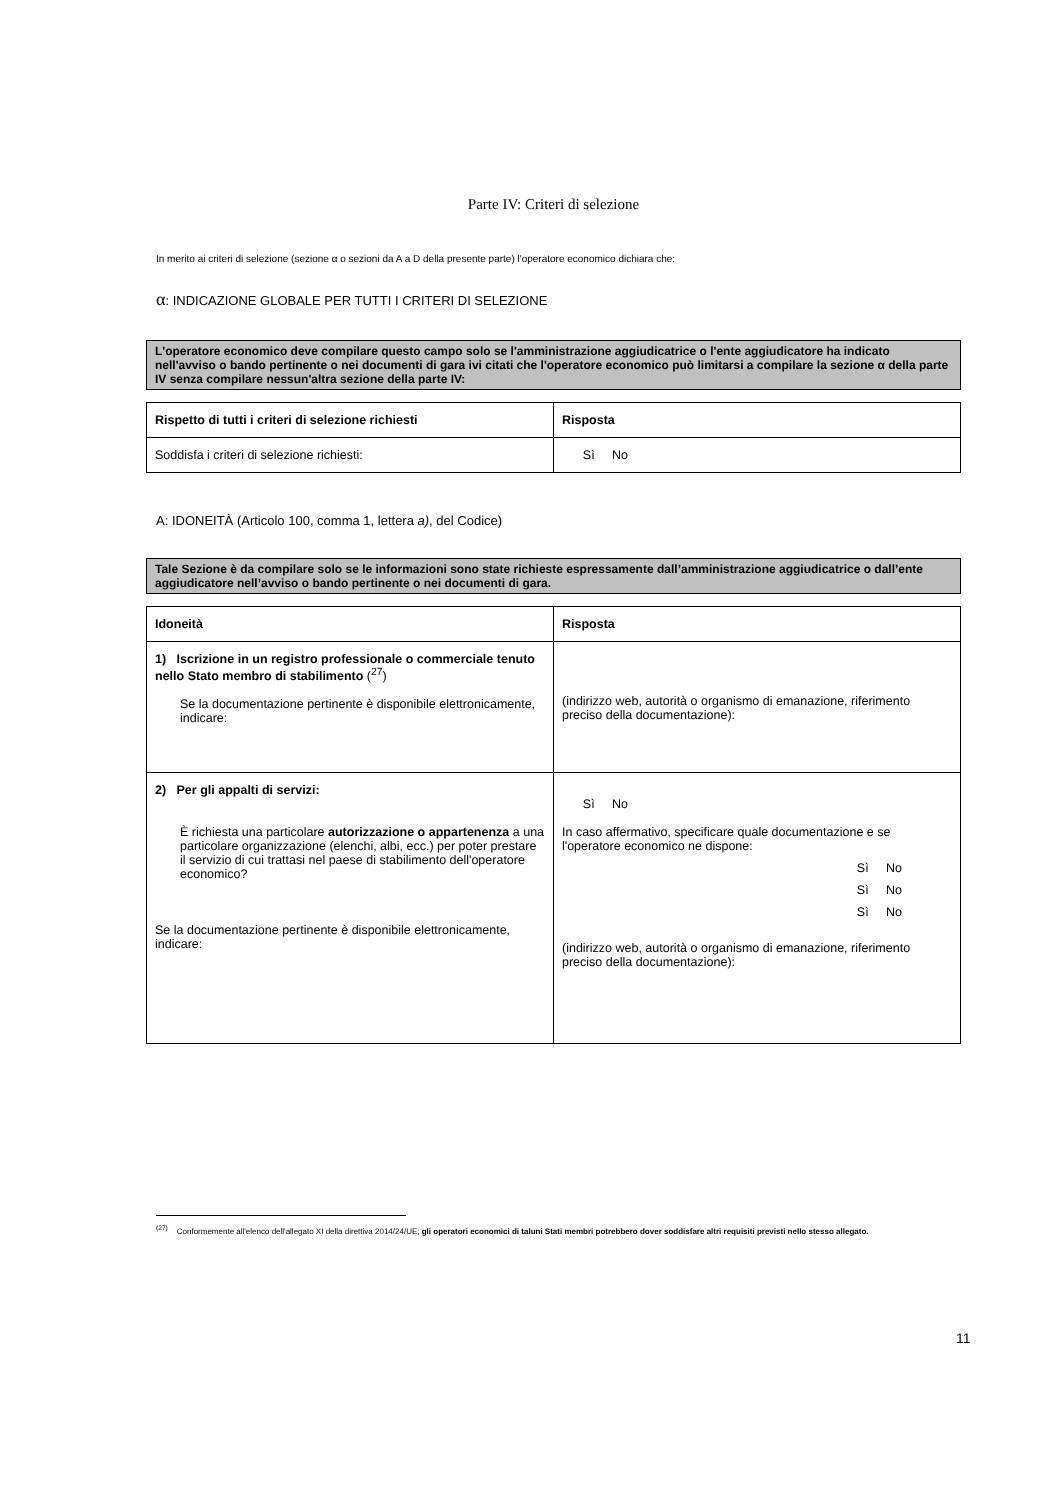Parte IV: Criteri di selezione
In merito ai criteri di selezione (sezione α o sezioni da A a D della presente parte) l'operatore economico dichiara che:
α: INDICAZIONE GLOBALE PER TUTTI I CRITERI DI SELEZIONE
L'operatore economico deve compilare questo campo solo se l'amministrazione aggiudicatrice o l'ente aggiudicatore ha indicato nell'avviso o bando pertinente o nei documenti di gara ivi citati che l'operatore economico può limitarsi a compilare la sezione α della parte IV senza compilare nessun'altra sezione della parte IV:
| Rispetto di tutti i criteri di selezione richiesti | Risposta |
| --- | --- |
| Soddisfa i criteri di selezione richiesti: | Sì No |
A: IDONEITÀ (Articolo 100, comma 1, lettera a), del Codice)
Tale Sezione è da compilare solo se le informazioni sono state richieste espressamente dall’amministrazione aggiudicatrice o dall’ente aggiudicatore nell’avviso o bando pertinente o nei documenti di gara.
| Idoneità | Risposta |
| --- | --- |
| 1) Iscrizione in un registro professionale o commerciale tenuto nello Stato membro di stabilimento (<sup>27</sup>) Se la documentazione pertinente è disponibile elettronicamente, indicare: | (indirizzo web, autorità o organismo di emanazione, riferimento preciso della documentazione): |
| 2) Per gli appalti di servizi: È richiesta una particolare autorizzazione o appartenenza a una particolare organizzazione (elenchi, albi, ecc.) per poter prestare il servizio di cui trattasi nel paese di stabilimento dell'operatore economico? Se la documentazione pertinente è disponibile elettronicamente, indicare: | Sì No In caso affermativo, specificare quale documentazione e se l'operatore economico ne dispone: Sì No Sì No Sì No (indirizzo web, autorità o organismo di emanazione, riferimento preciso della documentazione): |
<sup>(27)</sup> Conformemente all'elenco dell'allegato XI della direttiva 2014/24/UE; gli operatori economici di taluni Stati membri potrebbero dover soddisfare altri requisiti previsti nello stesso allegato.
11